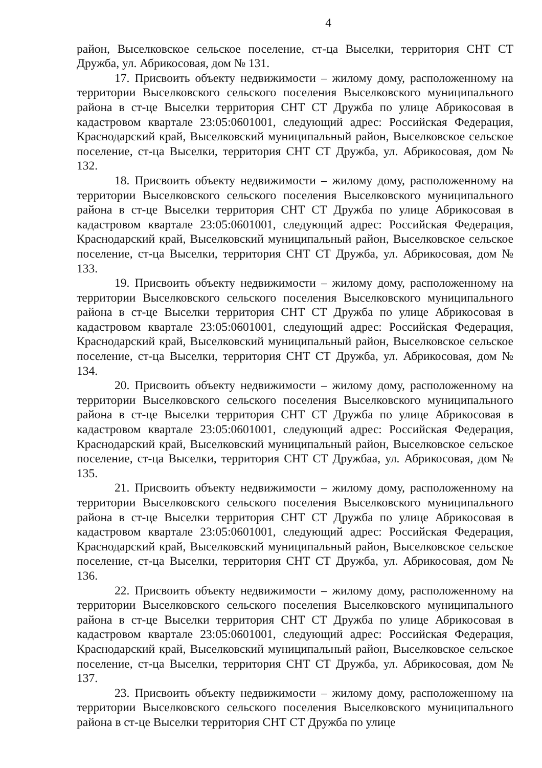4
район, Выселковское сельское поселение, ст-ца Выселки, территория СНТ СТ Дружба, ул. Абрикосовая, дом № 131.
17. Присвоить объекту недвижимости – жилому дому, расположенному на территории Выселковского сельского поселения Выселковского муниципального района в ст-це Выселки территория СНТ СТ Дружба по улице Абрикосовая в кадастровом квартале 23:05:0601001, следующий адрес: Российская Федерация, Краснодарский край, Выселковский муниципальный район, Выселковское сельское поселение, ст-ца Выселки, территория СНТ СТ Дружба, ул. Абрикосовая, дом № 132.
18. Присвоить объекту недвижимости – жилому дому, расположенному на территории Выселковского сельского поселения Выселковского муниципального района в ст-це Выселки территория СНТ СТ Дружба по улице Абрикосовая в кадастровом квартале 23:05:0601001, следующий адрес: Российская Федерация, Краснодарский край, Выселковский муниципальный район, Выселковское сельское поселение, ст-ца Выселки, территория СНТ СТ Дружба, ул. Абрикосовая, дом № 133.
19. Присвоить объекту недвижимости – жилому дому, расположенному на территории Выселковского сельского поселения Выселковского муниципального района в ст-це Выселки территория СНТ СТ Дружба по улице Абрикосовая в кадастровом квартале 23:05:0601001, следующий адрес: Российская Федерация, Краснодарский край, Выселковский муниципальный район, Выселковское сельское поселение, ст-ца Выселки, территория СНТ СТ Дружба, ул. Абрикосовая, дом № 134.
20. Присвоить объекту недвижимости – жилому дому, расположенному на территории Выселковского сельского поселения Выселковского муниципального района в ст-це Выселки территория СНТ СТ Дружба по улице Абрикосовая в кадастровом квартале 23:05:0601001, следующий адрес: Российская Федерация, Краснодарский край, Выселковский муниципальный район, Выселковское сельское поселение, ст-ца Выселки, территория СНТ СТ Дружбаа, ул. Абрикосовая, дом № 135.
21. Присвоить объекту недвижимости – жилому дому, расположенному на территории Выселковского сельского поселения Выселковского муниципального района в ст-це Выселки территория СНТ СТ Дружба по улице Абрикосовая в кадастровом квартале 23:05:0601001, следующий адрес: Российская Федерация, Краснодарский край, Выселковский муниципальный район, Выселковское сельское поселение, ст-ца Выселки, территория СНТ СТ Дружба, ул. Абрикосовая, дом № 136.
22. Присвоить объекту недвижимости – жилому дому, расположенному на территории Выселковского сельского поселения Выселковского муниципального района в ст-це Выселки территория СНТ СТ Дружба по улице Абрикосовая в кадастровом квартале 23:05:0601001, следующий адрес: Российская Федерация, Краснодарский край, Выселковский муниципальный район, Выселковское сельское поселение, ст-ца Выселки, территория СНТ СТ Дружба, ул. Абрикосовая, дом № 137.
23. Присвоить объекту недвижимости – жилому дому, расположенному на территории Выселковского сельского поселения Выселковского муниципального района в ст-це Выселки территория СНТ СТ Дружба по улице